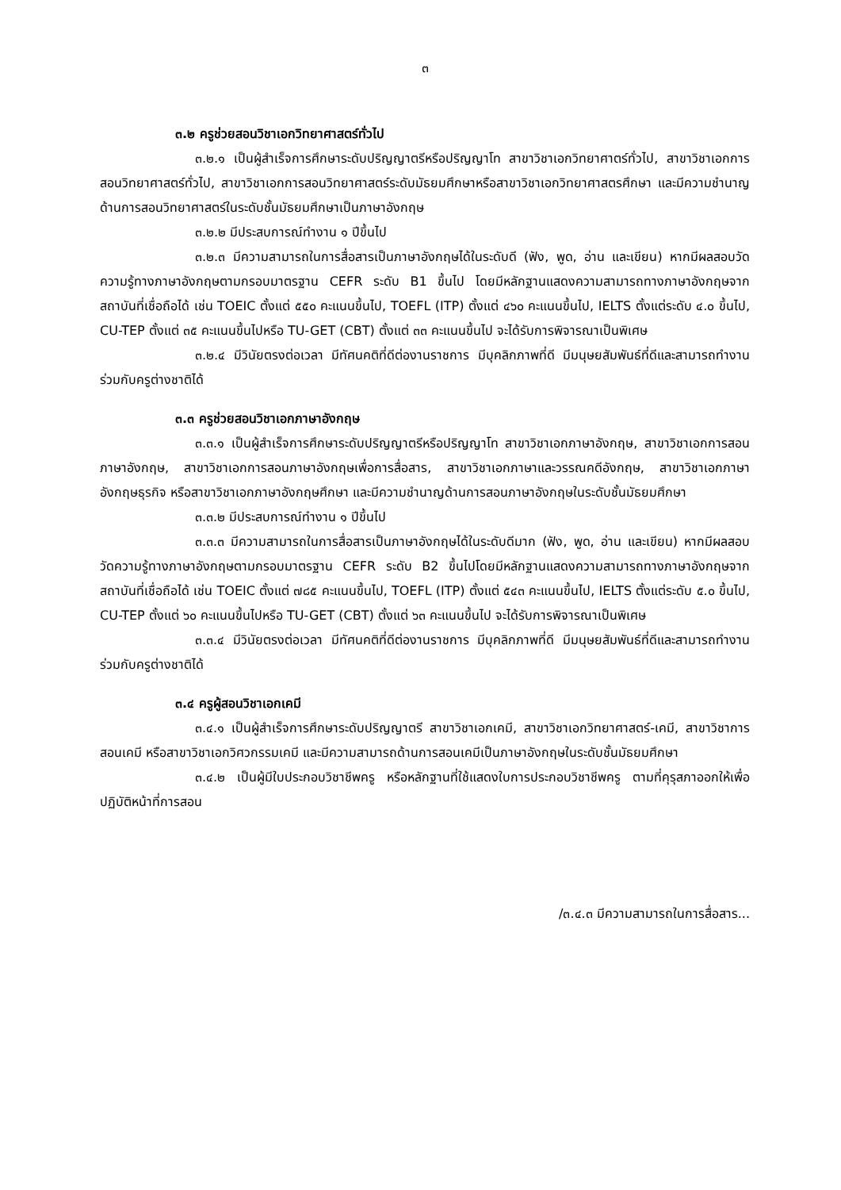๓
๓.๒ ครูช่วยสอนวิชาเอกวิทยาศาสตร์ทั่วไป
๓.๒.๑ เป็นผู้สำเร็จการศึกษาระดับปริญญาตรีหรือปริญญาโท สาขาวิชาเอกวิทยาศาตร์ทั่วไป, สาขาวิชาเอกการสอนวิทยาศาสตร์ทั่วไป, สาขาวิชาเอกการสอนวิทยาศาสตร์ระดับมัธยมศึกษาหรือสาขาวิชาเอกวิทยาศาสตรศึกษา และมีความชำนาญด้านการสอนวิทยาศาสตร์ในระดับชั้นมัธยมศึกษาเป็นภาษาอังกฤษ
๓.๒.๒ มีประสบการณ์ทำงาน ๑ ปีขึ้นไป
๓.๒.๓ มีความสามารถในการสื่อสารเป็นภาษาอังกฤษได้ในระดับดี (ฟัง, พูด, อ่าน และเขียน) หากมีผลสอบวัดความรู้ทางภาษาอังกฤษตามกรอบมาตรฐาน CEFR ระดับ B1 ขึ้นไป โดยมีหลักฐานแสดงความสามารถทางภาษาอังกฤษจากสถาบันที่เชื่อถือได้ เช่น TOEIC ตั้งแต่ ๕๕๐ คะแนนขึ้นไป, TOEFL (ITP) ตั้งแต่ ๔๖๐ คะแนนขึ้นไป, IELTS ตั้งแต่ระดับ ๔.๐ ขึ้นไป, CU-TEP ตั้งแต่ ๓๕ คะแนนขึ้นไปหรือ TU-GET (CBT) ตั้งแต่ ๓๓ คะแนนขึ้นไป จะได้รับการพิจารณาเป็นพิเศษ
๓.๒.๔ มีวินัยตรงต่อเวลา มีทัศนคติที่ดีต่องานราชการ มีบุคลิกภาพที่ดี มีมนุษยสัมพันธ์ที่ดีและสามารถทำงานร่วมกับครูต่างชาติได้
๓.๓ ครูช่วยสอนวิชาเอกภาษาอังกฤษ
๓.๓.๑ เป็นผู้สำเร็จการศึกษาระดับปริญญาตรีหรือปริญญาโท สาขาวิชาเอกภาษาอังกฤษ, สาขาวิชาเอกการสอนภาษาอังกฤษ, สาขาวิชาเอกการสอนภาษาอังกฤษเพื่อการสื่อสาร, สาขาวิชาเอกภาษาและวรรณคดีอังกฤษ, สาขาวิชาเอกภาษาอังกฤษธุรกิจ หรือสาขาวิชาเอกภาษาอังกฤษศึกษา และมีความชำนาญด้านการสอนภาษาอังกฤษในระดับชั้นมัธยมศึกษา
๓.๓.๒ มีประสบการณ์ทำงาน ๑ ปีขึ้นไป
๓.๓.๓ มีความสามารถในการสื่อสารเป็นภาษาอังกฤษได้ในระดับดีมาก (ฟัง, พูด, อ่าน และเขียน) หากมีผลสอบวัดความรู้ทางภาษาอังกฤษตามกรอบมาตรฐาน CEFR ระดับ B2 ขึ้นไปโดยมีหลักฐานแสดงความสามารถทางภาษาอังกฤษจากสถาบันที่เชื่อถือได้ เช่น TOEIC ตั้งแต่ ๗๘๕ คะแนนขึ้นไป, TOEFL (ITP) ตั้งแต่ ๕๔๓ คะแนนขึ้นไป, IELTS ตั้งแต่ระดับ ๕.๐ ขึ้นไป, CU-TEP ตั้งแต่ ๖๐ คะแนนขึ้นไปหรือ TU-GET (CBT) ตั้งแต่ ๖๓ คะแนนขึ้นไป จะได้รับการพิจารณาเป็นพิเศษ
๓.๓.๔ มีวินัยตรงต่อเวลา มีทัศนคติที่ดีต่องานราชการ มีบุคลิกภาพที่ดี มีมนุษยสัมพันธ์ที่ดีและสามารถทำงานร่วมกับครูต่างชาติได้
๓.๔ ครูผู้สอนวิชาเอกเคมี
๓.๔.๑ เป็นผู้สำเร็จการศึกษาระดับปริญญาตรี สาขาวิชาเอกเคมี, สาขาวิชาเอกวิทยาศาสตร์-เคมี, สาขาวิชาการสอนเคมี หรือสาขาวิชาเอกวิศวกรรมเคมี และมีความสามารถด้านการสอนเคมีเป็นภาษาอังกฤษในระดับชั้นมัธยมศึกษา
๓.๔.๒ เป็นผู้มีใบประกอบวิชาชีพครู หรือหลักฐานที่ใช้แสดงใบการประกอบวิชาชีพครู ตามที่คุรุสภาออกให้เพื่อปฏิบัติหน้าที่การสอน
/๓.๔.๓ มีความสามารถในการสื่อสาร...